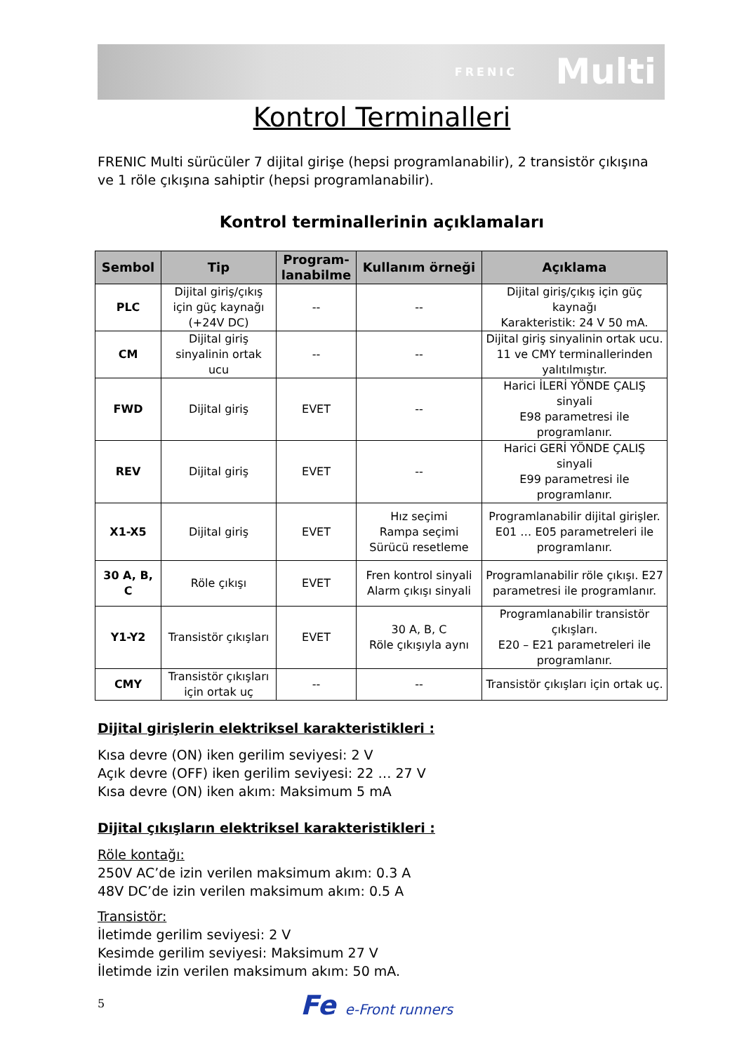FRENIC Multi
Kontrol Terminalleri
FRENIC Multi sürücüler 7 dijital girişe (hepsi programlanabilir), 2 transistör çıkışına ve 1 röle çıkışına sahiptir (hepsi programlanabilir).
Kontrol terminallerinin açıklamaları
| Sembol | Tip | Program- lanabilme | Kullanım örneği | Açıklama |
| --- | --- | --- | --- | --- |
| PLC | Dijital giriş/çıkış için güç kaynağı (+24V DC) | -- | -- | Dijital giriş/çıkış için güç kaynağı Karakteristik: 24 V 50 mA. |
| CM | Dijital giriş sinyalinin ortak ucu | -- | -- | Dijital giriş sinyalinin ortak ucu. 11 ve CMY terminallerinden yalıtılmıştır. |
| FWD | Dijital giriş | EVET | -- | Harici İLERİ YÖNDE ÇALIŞ sinyali E98 parametresi ile programlanır. |
| REV | Dijital giriş | EVET | -- | Harici GERİ YÖNDE ÇALIŞ sinyali E99 parametresi ile programlanır. |
| X1-X5 | Dijital giriş | EVET | Hız seçimi Rampa seçimi Sürücü resetleme | Programlanabilir dijital girişler. E01 … E05 parametreleri ile programlanır. |
| 30 A, B, C | Röle çıkışı | EVET | Fren kontrol sinyali Alarm çıkışı sinyali | Programlanabilir röle çıkışı. E27 parametresi ile programlanır. |
| Y1-Y2 | Transistör çıkışları | EVET | 30 A, B, C Röle çıkışıyla aynı | Programlanabilir transistör çıkışları. E20 – E21 parametreleri ile programlanır. |
| CMY | Transistör çıkışları için ortak uç | -- | -- | Transistör çıkışları için ortak uç. |
Dijital girişlerin elektriksel karakteristikleri :
Kısa devre (ON) iken gerilim seviyesi: 2 V
Açık devre (OFF) iken gerilim seviyesi: 22 … 27 V
Kısa devre (ON) iken akım: Maksimum 5 mA
Dijital çıkışların elektriksel karakteristikleri :
Röle kontağı:
250V AC’de izin verilen maksimum akım: 0.3 A
48V DC’de izin verilen maksimum akım: 0.5 A
Transistör:
İletimde gerilim seviyesi: 2 V
Kesimde gerilim seviyesi: Maksimum 27 V
İletimde izin verilen maksimum akım: 50 mA.
5 Fe e-Front runners